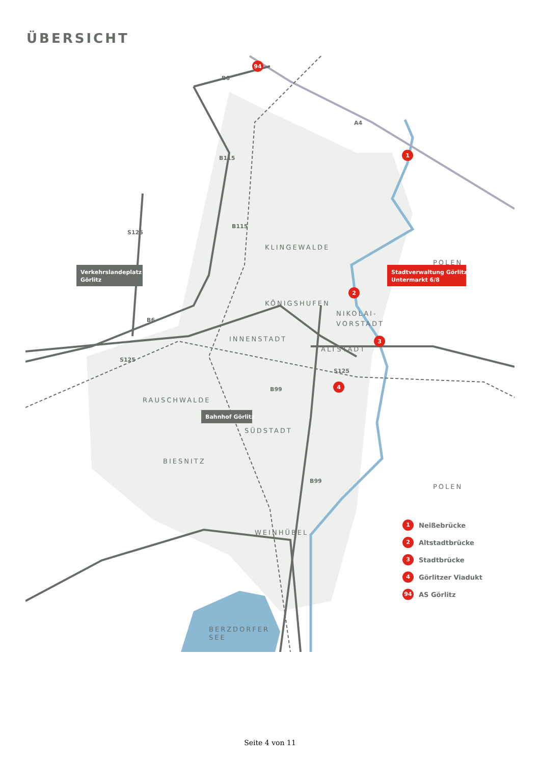ÜBERSICHT
KLINGEWALDE
KÖNIGSHUFEN
NIKOLAI-
VORSTADT
INNENSTADT
ALTSTADT
RAUSCHWALDE
SÜDSTADT
BIESNITZ
WEINHÜBEL
POLEN
POLEN
BERZDORFER
SEE
Verkehrslandeplatz
Görlitz
Bahnhof Görlitz
Stadtverwaltung Görlitz
Untermarkt 6/8
B6
B115
B115
S125
B6
S125
S125
B99
B99
A4
94
1
2
3
4
1 Neißebrücke
2 Altstadtbrücke
3 Stadtbrücke
4 Görlitzer Viadukt
94 AS Görlitz
Seite 4 von 11